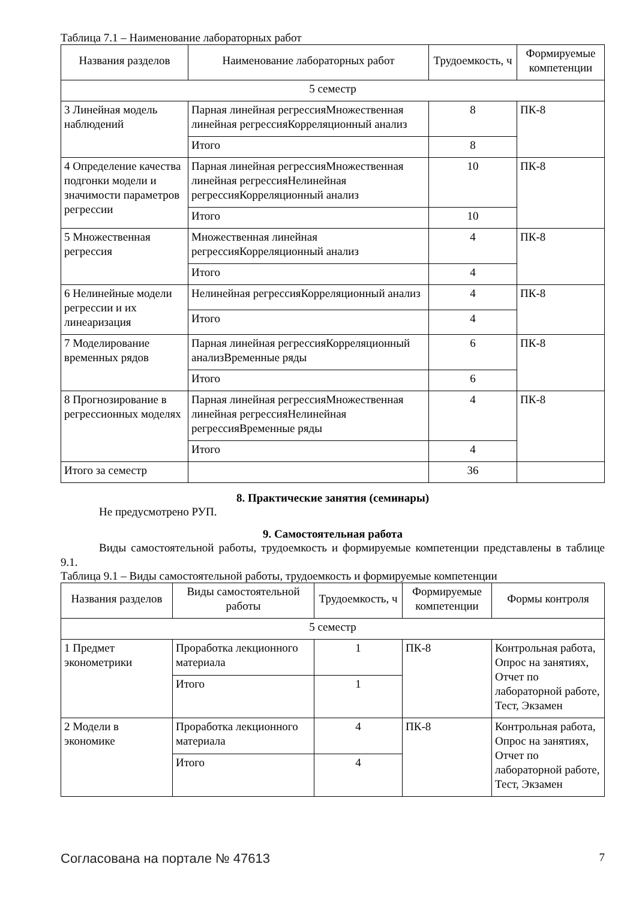Таблица 7.1 – Наименование лабораторных работ
| Названия разделов | Наименование лабораторных работ | Трудоемкость, ч | Формируемые компетенции |
| --- | --- | --- | --- |
| 5 семестр | | | |
| 3 Линейная модель наблюдений | Парная линейная регрессияМножественная линейная регрессияКорреляционный анализ | 8 | ПК-8 |
| | Итого | 8 | |
| 4 Определение качества подгонки модели и значимости параметров регрессии | Парная линейная регрессияМножественная линейная регрессияНелинейная регрессияКорреляционный анализ | 10 | ПК-8 |
| | Итого | 10 | |
| 5 Множественная регрессия | Множественная линейная регрессияКорреляционный анализ | 4 | ПК-8 |
| | Итого | 4 | |
| 6 Нелинейные модели регрессии и их линеаризация | Нелинейная регрессияКорреляционный анализ | 4 | ПК-8 |
| | Итого | 4 | |
| 7 Моделирование временных рядов | Парная линейная регрессияКорреляционный анализВременные ряды | 6 | ПК-8 |
| | Итого | 6 | |
| 8 Прогнозирование в регрессионных моделях | Парная линейная регрессияМножественная линейная регрессияНелинейная регрессияВременные ряды | 4 | ПК-8 |
| | Итого | 4 | |
| Итого за семестр | | 36 | |
8. Практические занятия (семинары)
Не предусмотрено РУП.
9. Самостоятельная работа
Виды самостоятельной работы, трудоемкость и формируемые компетенции представлены в таблице 9.1.
Таблица 9.1 – Виды самостоятельной работы, трудоемкость и формируемые компетенции
| Названия разделов | Виды самостоятельной работы | Трудоемкость, ч | Формируемые компетенции | Формы контроля |
| --- | --- | --- | --- | --- |
| 5 семестр | | | | |
| 1 Предмет эконометрики | Проработка лекционного материала | 1 | ПК-8 | Контрольная работа, Опрос на занятиях, Отчет по лабораторной работе, Тест, Экзамен |
| | Итого | 1 | | |
| 2 Модели в экономике | Проработка лекционного материала | 4 | ПК-8 | Контрольная работа, Опрос на занятиях, Отчет по лабораторной работе, Тест, Экзамен |
| | Итого | 4 | | |
Согласована на портале № 47613 7